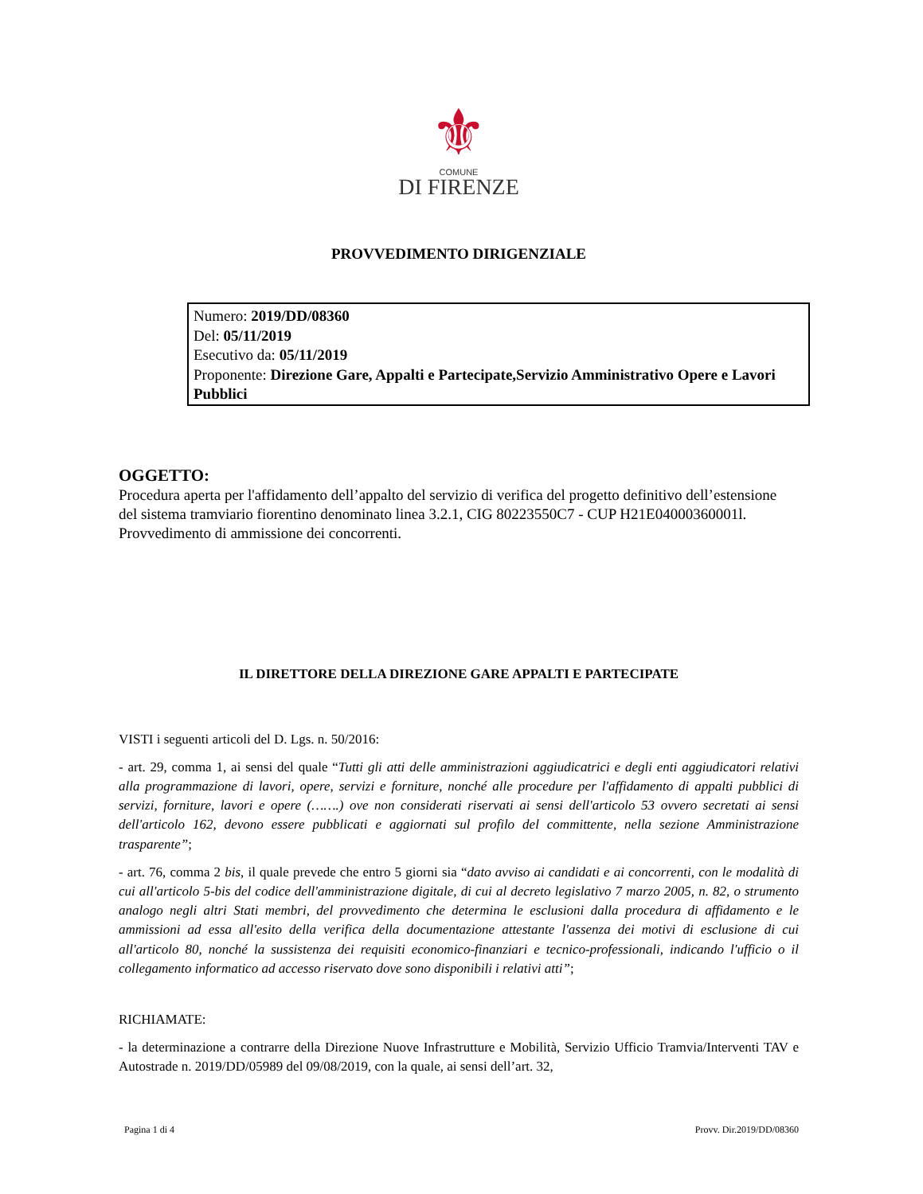⚜
COMUNE
DI FIRENZE
PROVVEDIMENTO DIRIGENZIALE
Numero: 2019/DD/08360
Del: 05/11/2019
Esecutivo da: 05/11/2019
Proponente: Direzione Gare, Appalti e Partecipate,Servizio Amministrativo Opere e Lavori Pubblici
OGGETTO:
Procedura aperta per l'affidamento dell’appalto del servizio di verifica del progetto definitivo dell’estensione del sistema tramviario fiorentino denominato linea 3.2.1, CIG 80223550C7 - CUP H21E04000360001l. Provvedimento di ammissione dei concorrenti.
IL DIRETTORE DELLA DIREZIONE GARE APPALTI E PARTECIPATE
VISTI i seguenti articoli del D. Lgs. n. 50/2016:
- art. 29, comma 1, ai sensi del quale “Tutti gli atti delle amministrazioni aggiudicatrici e degli enti aggiudicatori relativi alla programmazione di lavori, opere, servizi e forniture, nonché alle procedure per l'affidamento di appalti pubblici di servizi, forniture, lavori e opere (…….) ove non considerati riservati ai sensi dell'articolo 53 ovvero secretati ai sensi dell'articolo 162, devono essere pubblicati e aggiornati sul profilo del committente, nella sezione Amministrazione trasparente”;
- art. 76, comma 2 bis, il quale prevede che entro 5 giorni sia “dato avviso ai candidati e ai concorrenti, con le modalità di cui all'articolo 5-bis del codice dell'amministrazione digitale, di cui al decreto legislativo 7 marzo 2005, n. 82, o strumento analogo negli altri Stati membri, del provvedimento che determina le esclusioni dalla procedura di affidamento e le ammissioni ad essa all'esito della verifica della documentazione attestante l'assenza dei motivi di esclusione di cui all'articolo 80, nonché la sussistenza dei requisiti economico-finanziari e tecnico-professionali, indicando l'ufficio o il collegamento informatico ad accesso riservato dove sono disponibili i relativi atti”;
RICHIAMATE:
- la determinazione a contrarre della Direzione Nuove Infrastrutture e Mobilità, Servizio Ufficio Tramvia/Interventi TAV e Autostrade n. 2019/DD/05989 del 09/08/2019, con la quale, ai sensi dell’art. 32,
Pagina 1 di 4 Provv. Dir.2019/DD/08360